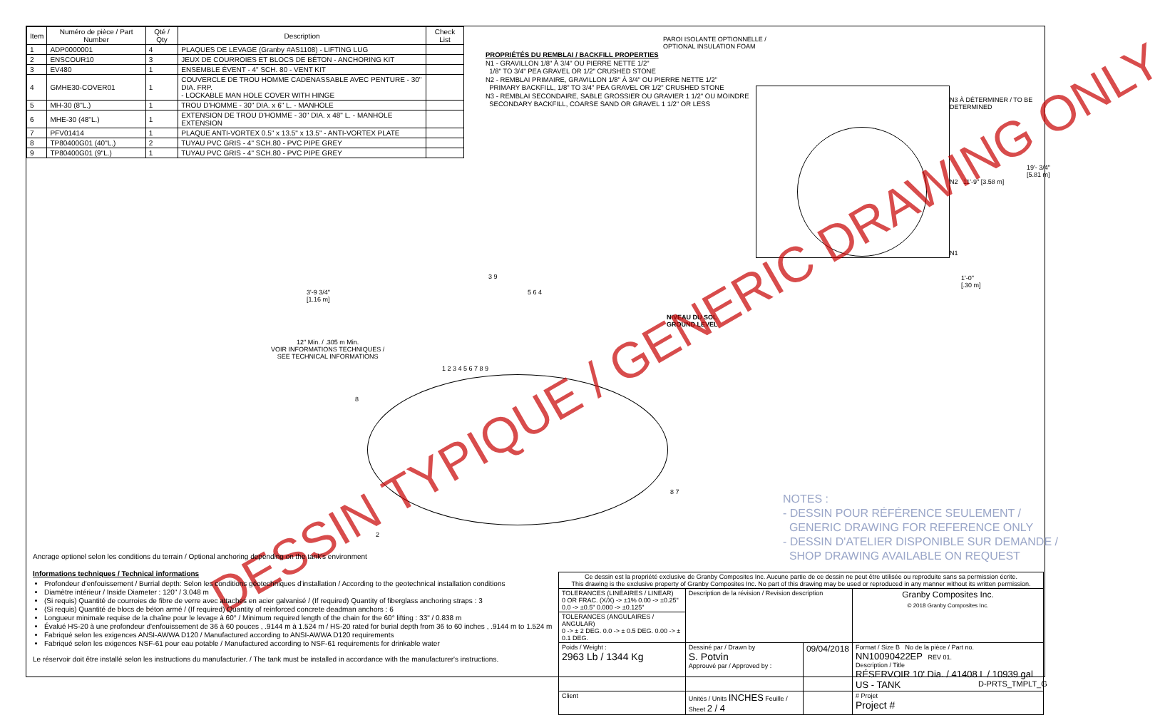| Item | Numéro de pièce / Part Number | Qté / Qty | Description | Check List |
| --- | --- | --- | --- | --- |
| 1 | ADP0000001 | 4 | PLAQUES DE LEVAGE (Granby #AS1108) - LIFTING LUG | |
| 2 | ENSCOUR10 | 3 | JEUX DE COURROIES ET BLOCS DE BÉTON - ANCHORING KIT | |
| 3 | EV480 | 1 | ENSEMBLE ÉVENT - 4" SCH. 80 - VENT KIT | |
| 4 | GMHE30-COVER01 | 1 | COUVERCLE DE TROU HOMME CADENASSABLE AVEC PENTURE - 30" DIA. FRP. - LOCKABLE MAN HOLE COVER WITH HINGE | |
| 5 | MH-30 (8"L.) | 1 | TROU D'HOMME - 30" DIA. x 6" L. - MANHOLE | |
| 6 | MHE-30 (48"L.) | 1 | EXTENSION DE TROU D'HOMME - 30" DIA. x 48" L. - MANHOLE EXTENSION | |
| 7 | PFV01414 | 1 | PLAQUE ANTI-VORTEX 0.5" x 13.5" x 13.5" - ANTI-VORTEX PLATE | |
| 8 | TP80400G01 (40"L.) | 2 | TUYAU PVC GRIS - 4" SCH.80 - PVC PIPE GREY | |
| 9 | TP80400G01 (9"L.) | 1 | TUYAU PVC GRIS - 4" SCH.80 - PVC PIPE GREY | |
PROPRIÉTÉS DU REMBLAI / BACKFILL PROPERTIES
N1 - GRAVILLON 1/8" À 3/4" OU PIERRE NETTE 1/2"
1/8" TO 3/4" PEA GRAVEL OR 1/2" CRUSHED STONE
N2 - REMBLAI PRIMAIRE, GRAVILLON 1/8" À 3/4" OU PIERRE NETTE 1/2"
PRIMARY BACKFILL, 1/8" TO 3/4" PEA GRAVEL OR 1/2" CRUSHED STONE
N3 - REMBLAI SECONDAIRE, SABLE GROSSIER OU GRAVIER 1 1/2" OU MOINDRE
SECONDARY BACKFILL, COARSE SAND OR GRAVEL 1 1/2" OR LESS
PAROI ISOLANTE OPTIONNELLE /
OPTIONAL INSULATION FOAM
N3 À DÉTERMINER / TO BE DETERMINED
19'- 3/4"
[5.81 m]
N2 11'-9" [3.58 m]
N1
1'-0"
[.30 m]
3'-9 3/4"
[1.16 m]
12" Min. / .305 m Min.
VOIR INFORMATIONS TECHNIQUES /
SEE TECHNICAL INFORMATIONS
NIVEAU DU SOL
GROUND LEVEL
3 9
5 6 4
1 2 3 4 5 6 7 8 9
8
8 7
2
DESSIN TYPIQUE / GENERIC DRAWING ONLY
NOTES :
- DESSIN POUR RÉFÉRENCE SEULEMENT /
GENERIC DRAWING FOR REFERENCE ONLY
- DESSIN D'ATELIER DISPONIBLE SUR DEMANDE /
SHOP DRAWING AVAILABLE ON REQUEST
Ancrage optionel selon les conditions du terrain / Optional anchoring depending on the tank's environment
Informations techniques / Technical informations
Profondeur d'enfouissement / Burrial depth: Selon les conditions géotechniques d'installation / According to the geotechnical installation conditions
Diamètre intérieur / Inside Diameter : 120" / 3.048 m
(Si requis) Quantité de courroies de fibre de verre avec attaches en acier galvanisé / (If required) Quantity of fiberglass anchoring straps : 3
(Si requis) Quantité de blocs de béton armé / (If required) Quantity of reinforced concrete deadman anchors : 6
Longueur minimale requise de la chaîne pour le levage à 60° / Minimum required length of the chain for the 60° lifting : 33" / 0.838 m
Évalué HS-20 à une profondeur d'enfouissement de 36 à 60 pouces , .9144 m à 1.524 m / HS-20 rated for burial depth from 36 to 60 inches , .9144 m to 1.524 m
Fabriqué selon les exigences ANSI-AWWA D120 / Manufactured according to ANSI-AWWA D120 requirements
Fabriqué selon les exigences NSF-61 pour eau potable / Manufactured according to NSF-61 requirements for drinkable water
Le réservoir doit être installé selon les instructions du manufacturier. / The tank must be installed in accordance with the manufacturer's instructions.
| Ce dessin est la propriété exclusive de Granby Composites Inc. Aucune partie de ce dessin ne peut être utilisée ou reproduite sans sa permission écrite. This drawing is the exclusive property of Granby Composites Inc. No part of this drawing may be used or reproduced in any manner without its written permission. | | | |
| TOLERANCES (LINÉAIRES / LINEAR) 0 OR FRAC. (X/X) -> ±1% 0.00 -> ±0.25" 0.0 -> ±0.5" 0.000 -> ±0.125" | Description de la révision / Revision description | | Granby Composites Inc. © 2018 Granby Composites Inc. |
| TOLERANCES (ANGULAIRES / ANGULAR) 0 -> ± 2 DEG. 0.0 -> ± 0.5 DEG. 0.00 -> ± 0.1 DEG. | | | |
| Poids / Weight : 2963 Lb / 1344 Kg | Dessiné par / Drawn by S. Potvin Approuvé par / Approved by : | 09/04/2018 | Format / Size B No de la pièce / Part no. NN10090422EP REV 01. Description / Title RÉSERVOIR 10' Dia. / 41408 L / 10939 gal US - TANK |
| Client | Unités / Units INCHES Feuille / Sheet 2 / 4 | | # Projet Project # |
D-PRTS_TMPLT_G